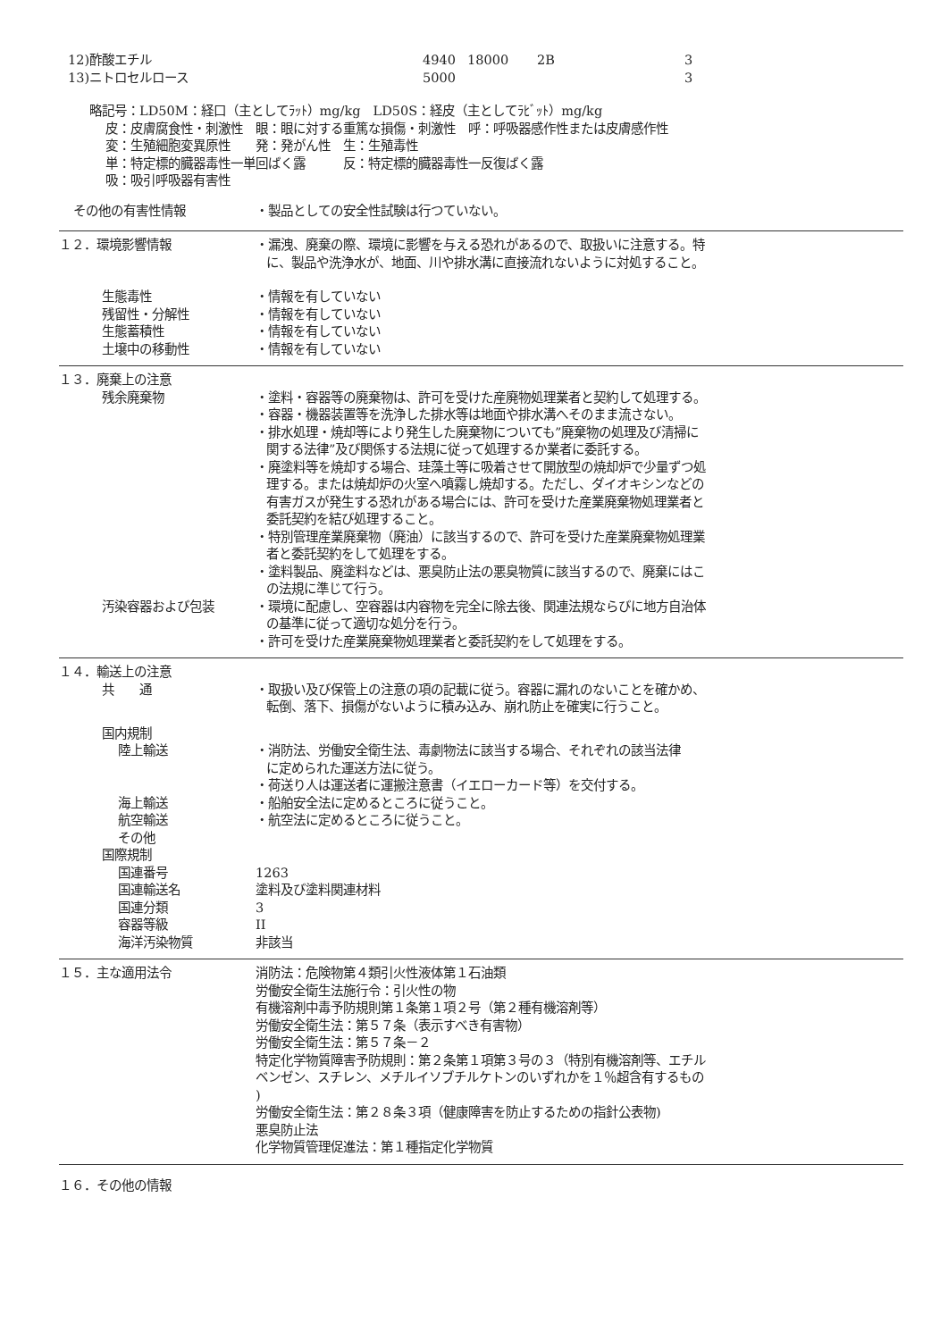| 12)酢酸エチル | 4940 | 18000 | 2B | 3 |
| 13)ニトロセルロース | 5000 | | | 3 |
略記号：LD50M：経口（主としてﾗｯﾄ）mg/kg　LD50S：経皮（主としてﾗﾋﾞｯﾄ）mg/kg
皮：皮膚腐食性・刺激性　眼：眼に対する重篤な損傷・刺激性　呼：呼吸器感作性または皮膚感作性
変：生殖細胞変異原性　　発：発がん性　生：生殖毒性
単：特定標的臓器毒性一単回ばく露　　　反：特定標的臓器毒性一反復ばく露
吸：吸引呼吸器有害性
その他の有害性情報 ・製品としての安全性試験は行つていない。
１２．環境影響情報 ・漏洩、廃棄の際、環境に影響を与える恐れがあるので、取扱いに注意する。特
に、製品や洗浄水が、地面、川や排水溝に直接流れないように対処すること。
生態毒性 ・情報を有していない
残留性・分解性 ・情報を有していない
生態蓄積性 ・情報を有していない
土壌中の移動性 ・情報を有していない
１３．廃棄上の注意
残余廃棄物 ・塗料・容器等の廃棄物は、許可を受けた産廃物処理業者と契約して処理する。
・容器・機器装置等を洗浄した排水等は地面や排水溝へそのまま流さない。
・排水処理・焼却等により発生した廃棄物についても”廃棄物の処理及び清掃に
関する法律”及び関係する法規に従って処理するか業者に委託する。
・廃塗料等を焼却する場合、珪藻土等に吸着させて開放型の焼却炉で少量ずつ処
理する。または焼却炉の火室へ噴霧し焼却する。ただし、ダイオキシンなどの
有害ガスが発生する恐れがある場合には、許可を受けた産業廃棄物処理業者と
委託契約を結び処理すること。
・特別管理産業廃棄物（廃油）に該当するので、許可を受けた産業廃棄物処理業
者と委託契約をして処理をする。
・塗料製品、廃塗料などは、悪臭防止法の悪臭物質に該当するので、廃棄にはこ
の法規に準じて行う。
汚染容器および包装 ・環境に配慮し、空容器は内容物を完全に除去後、関連法規ならびに地方自治体
の基準に従って適切な処分を行う。
・許可を受けた産業廃棄物処理業者と委託契約をして処理をする。
１４．輸送上の注意
共　　通 ・取扱い及び保管上の注意の項の記載に従う。容器に漏れのないことを確かめ、
転倒、落下、損傷がないように積み込み、崩れ防止を確実に行うこと。
国内規制
陸上輸送 ・消防法、労働安全衛生法、毒劇物法に該当する場合、それぞれの該当法律
に定められた運送方法に従う。
・荷送り人は運送者に運搬注意書（イエローカード等）を交付する。
海上輸送 ・船舶安全法に定めるところに従うこと。
航空輸送 ・航空法に定めるところに従うこと。
その他
国際規制
国連番号 1263
国連輸送名 塗料及び塗料関連材料
国連分類 3
容器等級 II
海洋汚染物質 非該当
１５．主な適用法令 消防法：危険物第４類引火性液体第１石油類
労働安全衛生法施行令：引火性の物
有機溶剤中毒予防規則第１条第１項２号（第２種有機溶剤等）
労働安全衛生法：第５７条（表示すべき有害物）
労働安全衛生法：第５７条－２
特定化学物質障害予防規則：第２条第１項第３号の３（特別有機溶剤等、エチル
ベンゼン、スチレン、メチルイソブチルケトンのいずれかを１％超含有するもの
)
労働安全衛生法：第２８条３項（健康障害を防止するための指針公表物)
悪臭防止法
化学物質管理促進法：第１種指定化学物質
１６．その他の情報